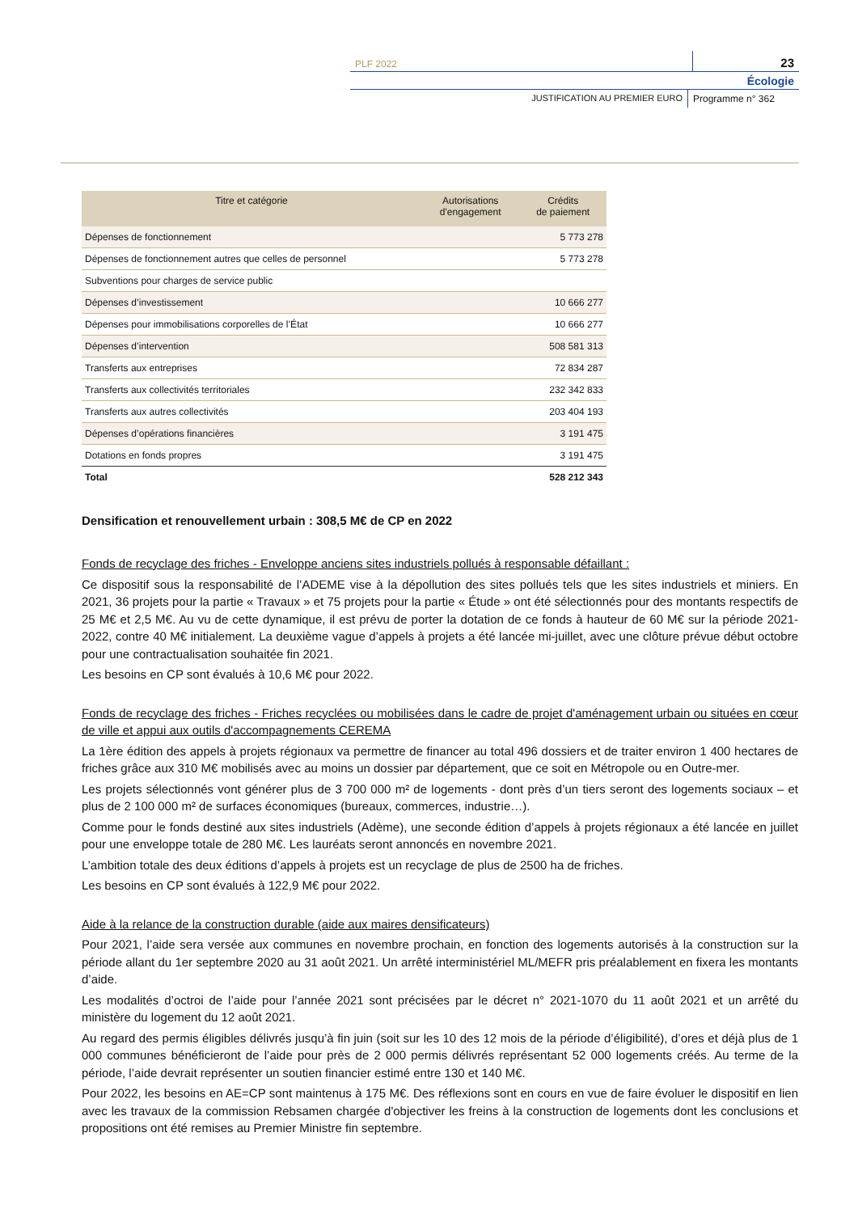PLF 2022
23
Écologie
JUSTIFICATION AU PREMIER EURO Programme n° 362
| Titre et catégorie | Autorisations d'engagement | Crédits de paiement |
| --- | --- | --- |
| Dépenses de fonctionnement | | 5 773 278 |
| Dépenses de fonctionnement autres que celles de personnel | | 5 773 278 |
| Subventions pour charges de service public | | |
| Dépenses d’investissement | | 10 666 277 |
| Dépenses pour immobilisations corporelles de l’État | | 10 666 277 |
| Dépenses d’intervention | | 508 581 313 |
| Transferts aux entreprises | | 72 834 287 |
| Transferts aux collectivités territoriales | | 232 342 833 |
| Transferts aux autres collectivités | | 203 404 193 |
| Dépenses d’opérations financières | | 3 191 475 |
| Dotations en fonds propres | | 3 191 475 |
| Total | | 528 212 343 |
Densification et renouvellement urbain : 308,5 M€ de CP en 2022
Fonds de recyclage des friches - Enveloppe anciens sites industriels pollués à responsable défaillant :
Ce dispositif sous la responsabilité de l’ADEME vise à la dépollution des sites pollués tels que les sites industriels et miniers. En 2021, 36 projets pour la partie « Travaux » et 75 projets pour la partie « Étude » ont été sélectionnés pour des montants respectifs de 25 M€ et 2,5 M€. Au vu de cette dynamique, il est prévu de porter la dotation de ce fonds à hauteur de 60 M€ sur la période 2021-2022, contre 40 M€ initialement. La deuxième vague d’appels à projets a été lancée mi-juillet, avec une clôture prévue début octobre pour une contractualisation souhaitée fin 2021.
Les besoins en CP sont évalués à 10,6 M€ pour 2022.
Fonds de recyclage des friches - Friches recyclées ou mobilisées dans le cadre de projet d'aménagement urbain ou situées en cœur de ville et appui aux outils d'accompagnements CEREMA
La 1ère édition des appels à projets régionaux va permettre de financer au total 496 dossiers et de traiter environ 1 400 hectares de friches grâce aux 310 M€ mobilisés avec au moins un dossier par département, que ce soit en Métropole ou en Outre-mer.
Les projets sélectionnés vont générer plus de 3 700 000 m² de logements - dont près d’un tiers seront des logements sociaux – et plus de 2 100 000 m² de surfaces économiques (bureaux, commerces, industrie…).
Comme pour le fonds destiné aux sites industriels (Adème), une seconde édition d’appels à projets régionaux a été lancée en juillet pour une enveloppe totale de 280 M€. Les lauréats seront annoncés en novembre 2021.
L’ambition totale des deux éditions d’appels à projets est un recyclage de plus de 2500 ha de friches.
Les besoins en CP sont évalués à 122,9 M€ pour 2022.
Aide à la relance de la construction durable (aide aux maires densificateurs)
Pour 2021, l’aide sera versée aux communes en novembre prochain, en fonction des logements autorisés à la construction sur la période allant du 1er septembre 2020 au 31 août 2021. Un arrêté interministériel ML/MEFR pris préalablement en fixera les montants d’aide.
Les modalités d’octroi de l’aide pour l’année 2021 sont précisées par le décret n° 2021-1070 du 11 août 2021 et un arrêté du ministère du logement du 12 août 2021.
Au regard des permis éligibles délivrés jusqu’à fin juin (soit sur les 10 des 12 mois de la période d’éligibilité), d’ores et déjà plus de 1 000 communes bénéficieront de l’aide pour près de 2 000 permis délivrés représentant 52 000 logements créés. Au terme de la période, l’aide devrait représenter un soutien financier estimé entre 130 et 140 M€.
Pour 2022, les besoins en AE=CP sont maintenus à 175 M€. Des réflexions sont en cours en vue de faire évoluer le dispositif en lien avec les travaux de la commission Rebsamen chargée d'objectiver les freins à la construction de logements dont les conclusions et propositions ont été remises au Premier Ministre fin septembre.